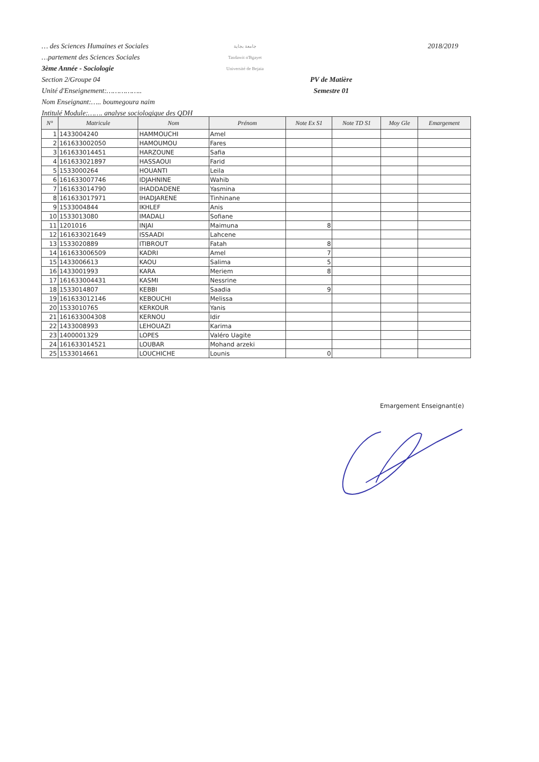… des Sciences Humaines et Sociales
…partement des Sciences Sociales
3ème Année - Sociologie
جامعة بجاية
Tasdawit n'Bgayet
Université de Bejaia
2018/2019
Section 2/Groupe 04
Unité d'Enseignement:……………..
Nom Enseignant:….. boumegoura naim
Intitulé Module:……. analyse sociologique des QDH
PV de Matière
Semestre 01
| N° | Matricule | Nom | Prénom | Note Ex S1 | Note TD S1 | Moy Gle | Emargement |
| --- | --- | --- | --- | --- | --- | --- | --- |
| 1 | 1433004240 | HAMMOUCHI | Amel | | | | |
| 2 | 161633002050 | HAMOUMOU | Fares | | | | |
| 3 | 161633014451 | HARZOUNE | Safia | | | | |
| 4 | 161633021897 | HASSAOUI | Farid | | | | |
| 5 | 1533000264 | HOUANTI | Leila | | | | |
| 6 | 161633007746 | IDJAHNINE | Wahib | | | | |
| 7 | 161633014790 | IHADDADENE | Yasmina | | | | |
| 8 | 161633017971 | IHADJARENE | Tinhinane | | | | |
| 9 | 1533004844 | IKHLEF | Anis | | | | |
| 10 | 1533013080 | IMADALI | Sofiane | | | | |
| 11 | 1201016 | INJAI | Maimuna | 8 | | | |
| 12 | 161633021649 | ISSAADI | Lahcene | | | | |
| 13 | 1533020889 | ITIBROUT | Fatah | 8 | | | |
| 14 | 161633006509 | KADRI | Amel | 7 | | | |
| 15 | 1433006613 | KAOU | Salima | 5 | | | |
| 16 | 1433001993 | KARA | Meriem | 8 | | | |
| 17 | 161633004431 | KASMI | Nessrine | | | | |
| 18 | 1533014807 | KEBBI | Saadia | 9 | | | |
| 19 | 161633012146 | KEBOUCHI | Melissa | | | | |
| 20 | 1533010765 | KERKOUR | Yanis | | | | |
| 21 | 161633004308 | KERNOU | Idir | | | | |
| 22 | 1433008993 | LEHOUAZI | Karima | | | | |
| 23 | 1400001329 | LOPES | Valéro Uagite | | | | |
| 24 | 161633014521 | LOUBAR | Mohand arzeki | | | | |
| 25 | 1533014661 | LOUCHICHE | Lounis | 0 | | | |
Emargement Enseignant(e)